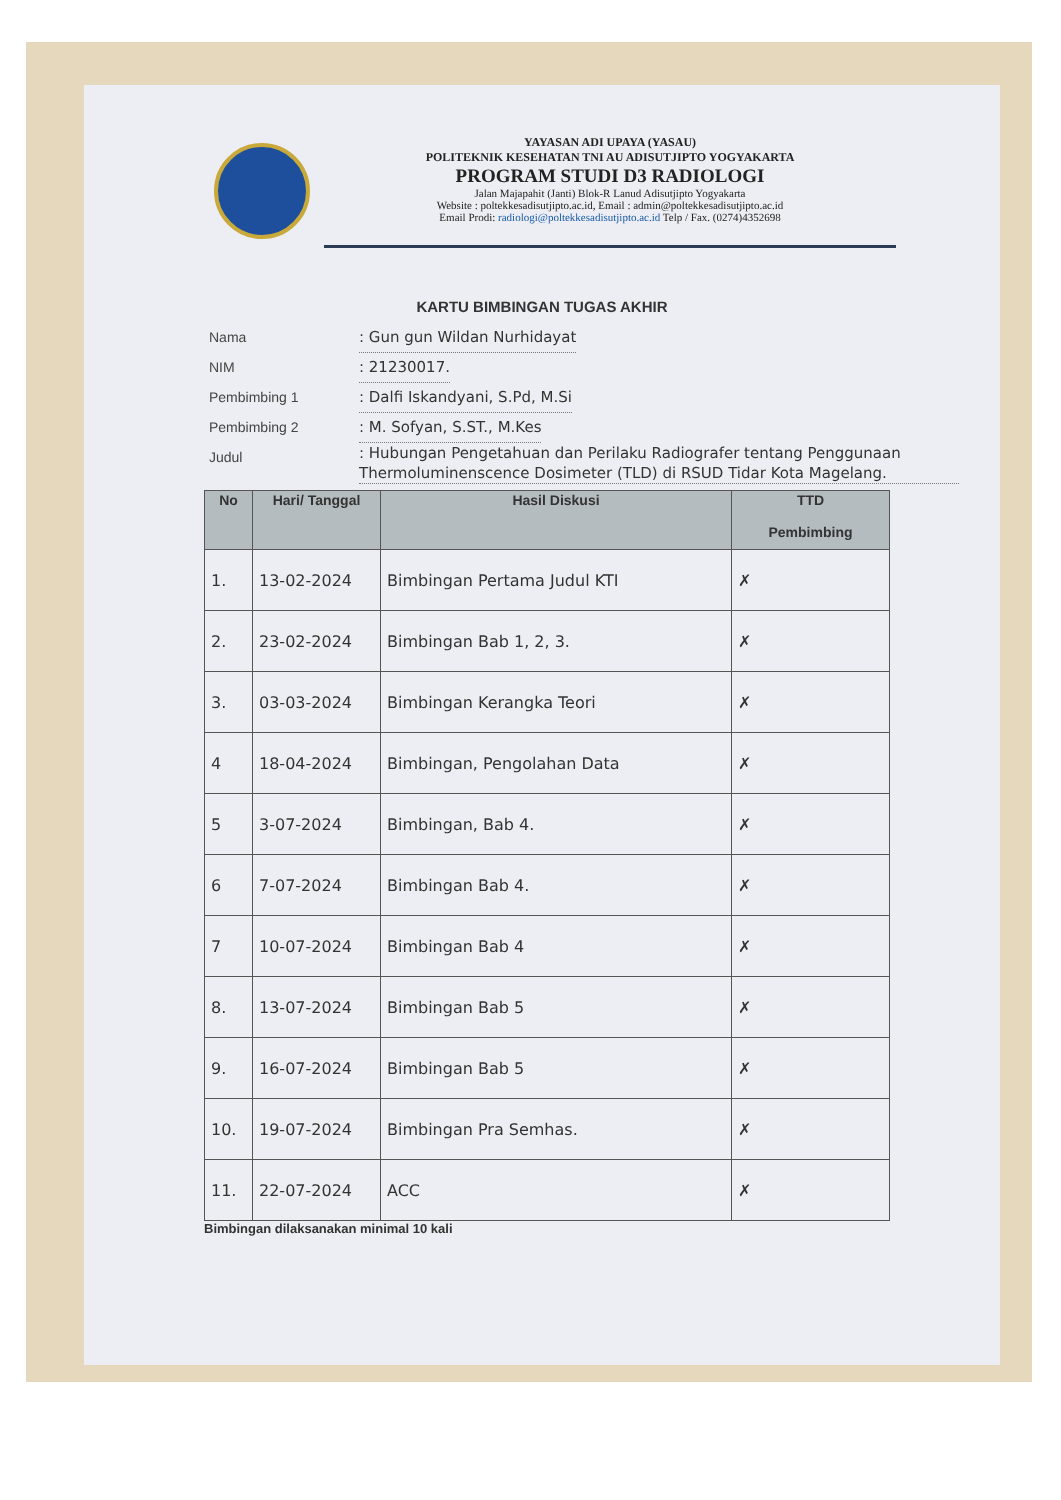YAYASAN ADI UPAYA (YASAU)
POLITEKNIK KESEHATAN TNI AU ADISUTJIPTO YOGYAKARTA
PROGRAM STUDI D3 RADIOLOGI
Jalan Majapahit (Janti) Blok-R Lanud Adisutjipto Yogyakarta
Website : poltekkesadisutjipto.ac.id, Email : admin@poltekkesadisutjipto.ac.id
Email Prodi: radiologi@poltekkesadisutjipto.ac.id Telp / Fax. (0274)4352698
KARTU BIMBINGAN TUGAS AKHIR
Nama: Gun gun Wildan Nurhidayat
NIM: 21230017.
Pembimbing 1: Dalfi Iskandyani, S.Pd, M.Si
Pembimbing 2: M. Sofyan, S.ST., M.Kes
Judul: Hubungan Pengetahuan dan Perilaku Radiografer tentang Penggunaan Thermoluminenscence Dosimeter (TLD) di RSUD Tidar Kota Magelang.
| No | Hari/ Tanggal | Hasil Diskusi | TTD Pembimbing |
| --- | --- | --- | --- |
| 1. | 13-02-2024 | Bimbingan Pertama Judul KTI | ✗ |
| 2. | 23-02-2024 | Bimbingan Bab 1, 2, 3. | ✗ |
| 3. | 03-03-2024 | Bimbingan Kerangka Teori | ✗ |
| 4 | 18-04-2024 | Bimbingan, Pengolahan Data | ✗ |
| 5 | 3-07-2024 | Bimbingan, Bab 4. | ✗ |
| 6 | 7-07-2024 | Bimbingan Bab 4. | ✗ |
| 7 | 10-07-2024 | Bimbingan Bab 4 | ✗ |
| 8. | 13-07-2024 | Bimbingan Bab 5 | ✗ |
| 9. | 16-07-2024 | Bimbingan Bab 5 | ✗ |
| 10. | 19-07-2024 | Bimbingan Pra Semhas. | ✗ |
| 11. | 22-07-2024 | ACC | ✗ |
Bimbingan dilaksanakan minimal 10 kali